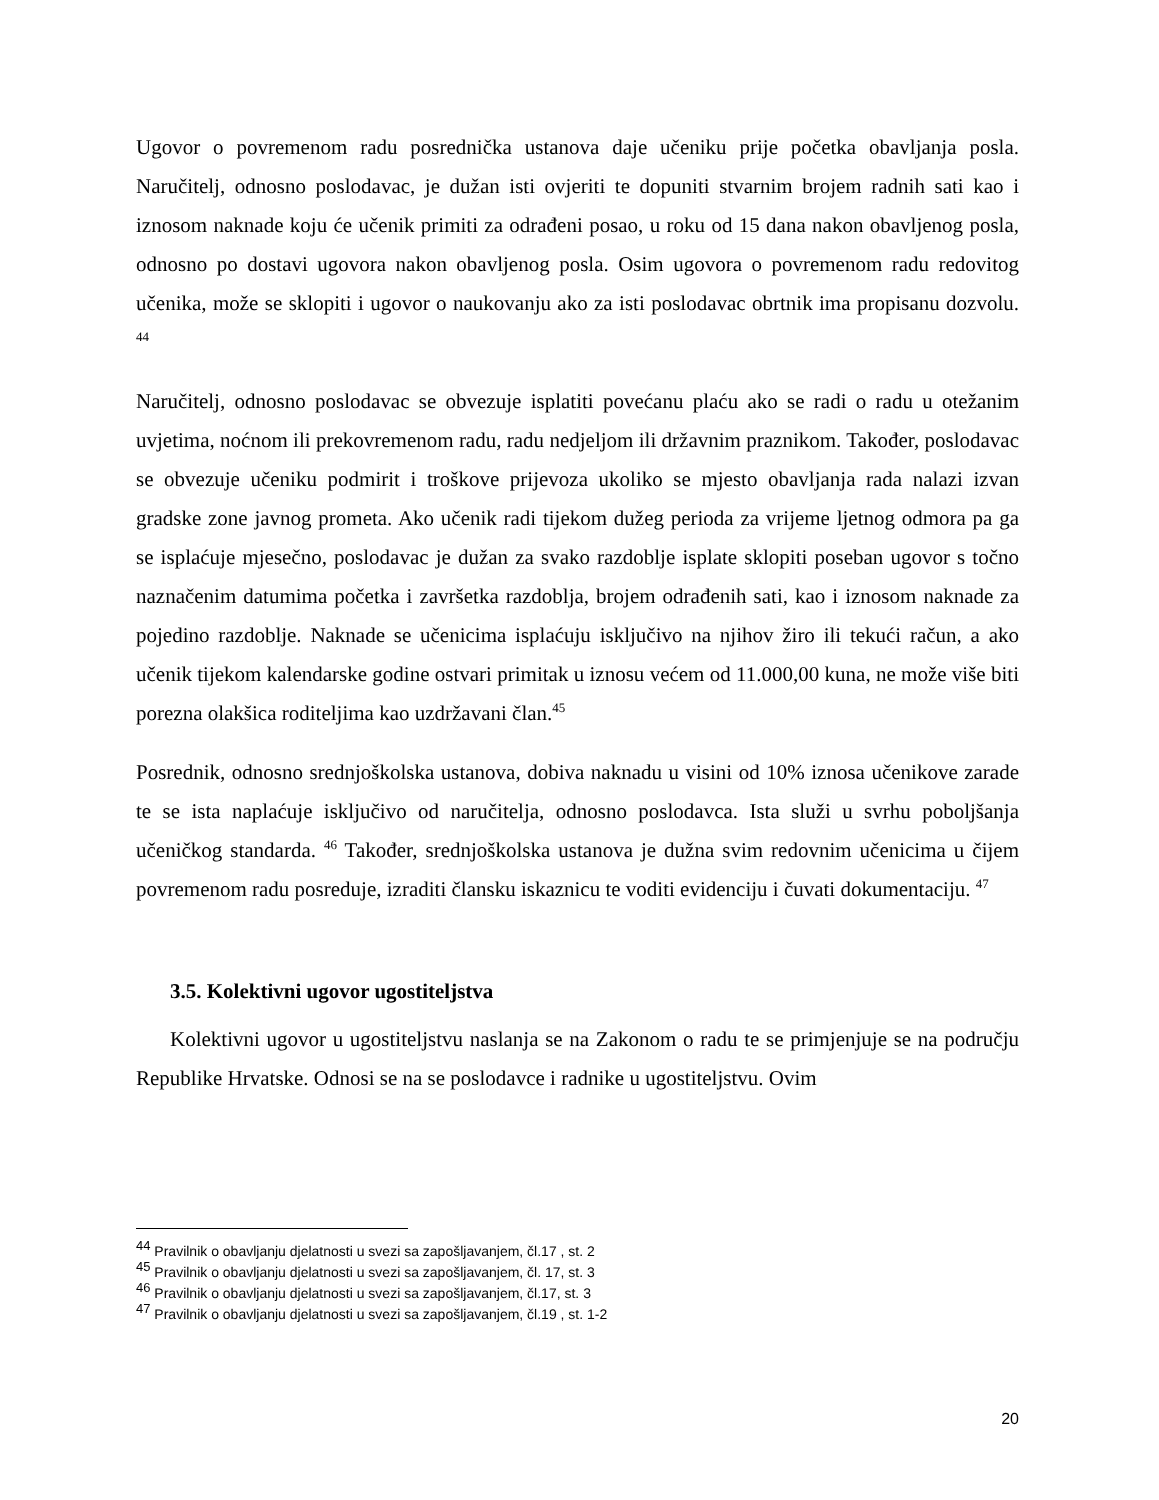Ugovor o povremenom radu posrednička ustanova daje učeniku prije početka obavljanja posla. Naručitelj, odnosno poslodavac, je dužan isti ovjeriti te dopuniti stvarnim brojem radnih sati kao i iznosom naknade koju će učenik primiti za odrađeni posao, u roku od 15 dana nakon obavljenog posla, odnosno po dostavi ugovora nakon obavljenog posla. Osim ugovora o povremenom radu redovitog učenika, može se sklopiti i ugovor o naukovanju ako za isti poslodavac obrtnik ima propisanu dozvolu. <sup>44</sup>
Naručitelj, odnosno poslodavac se obvezuje isplatiti povećanu plaću ako se radi o radu u otežanim uvjetima, noćnom ili prekovremenom radu, radu nedjeljom ili državnim praznikom. Također, poslodavac se obvezuje učeniku podmirit i troškove prijevoza ukoliko se mjesto obavljanja rada nalazi izvan gradske zone javnog prometa. Ako učenik radi tijekom dužeg perioda za vrijeme ljetnog odmora pa ga se isplaćuje mjesečno, poslodavac je dužan za svako razdoblje isplate sklopiti poseban ugovor s točno naznačenim datumima početka i završetka razdoblja, brojem odrađenih sati, kao i iznosom naknade za pojedino razdoblje. Naknade se učenicima isplaćuju isključivo na njihov žiro ili tekući račun, a ako učenik tijekom kalendarske godine ostvari primitak u iznosu većem od 11.000,00 kuna, ne može više biti porezna olakšica roditeljima kao uzdržavani član.<sup>45</sup>
Posrednik, odnosno srednjoškolska ustanova, dobiva naknadu u visini od 10% iznosa učenikove zarade te se ista naplaćuje isključivo od naručitelja, odnosno poslodavca. Ista služi u svrhu poboljšanja učeničkog standarda. <sup>46</sup> Također, srednjoškolska ustanova je dužna svim redovnim učenicima u čijem povremenom radu posreduje, izraditi člansku iskaznicu te voditi evidenciju i čuvati dokumentaciju. <sup>47</sup>
3.5. Kolektivni ugovor ugostiteljstva
Kolektivni ugovor u ugostiteljstvu naslanja se na Zakonom o radu te se primjenjuje se na području Republike Hrvatske. Odnosi se na se poslodavce i radnike u ugostiteljstvu. Ovim
<sup>44</sup> Pravilnik o obavljanju djelatnosti u svezi sa zapošljavanjem, čl.17 , st. 2
<sup>45</sup> Pravilnik o obavljanju djelatnosti u svezi sa zapošljavanjem, čl. 17, st. 3
<sup>46</sup> Pravilnik o obavljanju djelatnosti u svezi sa zapošljavanjem, čl.17, st. 3
<sup>47</sup> Pravilnik o obavljanju djelatnosti u svezi sa zapošljavanjem, čl.19 , st. 1-2
20